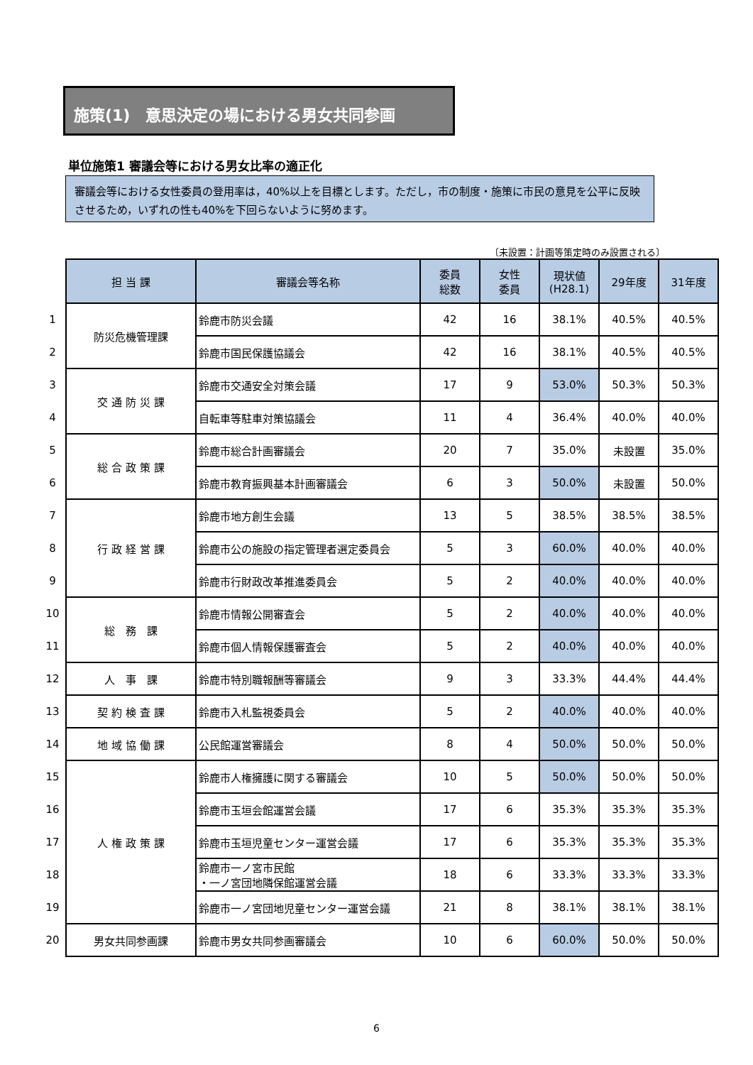施策(1)　意思決定の場における男女共同参画
単位施策1 審議会等における男女比率の適正化
審議会等における女性委員の登用率は，40%以上を目標とします。ただし，市の制度・施策に市民の意見を公平に反映させるため，いずれの性も40%を下回らないように努めます。
〔未設置：計画等策定時のみ設置される〕
| | 担 当 課 | 審議会等名称 | 委員 総数 | 女性 委員 | 現状値 (H28.1) | 29年度 | 31年度 |
| 1 | 防災危機管理課 | 鈴鹿市防災会議 | 42 | 16 | 38.1% | 40.5% | 40.5% |
| 2 | | 鈴鹿市国民保護協議会 | 42 | 16 | 38.1% | 40.5% | 40.5% |
| 3 | 交 通 防 災 課 | 鈴鹿市交通安全対策会議 | 17 | 9 | 53.0% | 50.3% | 50.3% |
| 4 | | 自転車等駐車対策協議会 | 11 | 4 | 36.4% | 40.0% | 40.0% |
| 5 | 総 合 政 策 課 | 鈴鹿市総合計画審議会 | 20 | 7 | 35.0% | 未設置 | 35.0% |
| 6 | | 鈴鹿市教育振興基本計画審議会 | 6 | 3 | 50.0% | 未設置 | 50.0% |
| 7 | 行 政 経 営 課 | 鈴鹿市地方創生会議 | 13 | 5 | 38.5% | 38.5% | 38.5% |
| 8 | | 鈴鹿市公の施設の指定管理者選定委員会 | 5 | 3 | 60.0% | 40.0% | 40.0% |
| 9 | | 鈴鹿市行財政改革推進委員会 | 5 | 2 | 40.0% | 40.0% | 40.0% |
| 10 | 総 務 課 | 鈴鹿市情報公開審査会 | 5 | 2 | 40.0% | 40.0% | 40.0% |
| 11 | | 鈴鹿市個人情報保護審査会 | 5 | 2 | 40.0% | 40.0% | 40.0% |
| 12 | 人 事 課 | 鈴鹿市特別職報酬等審議会 | 9 | 3 | 33.3% | 44.4% | 44.4% |
| 13 | 契 約 検 査 課 | 鈴鹿市入札監視委員会 | 5 | 2 | 40.0% | 40.0% | 40.0% |
| 14 | 地 域 協 働 課 | 公民館運営審議会 | 8 | 4 | 50.0% | 50.0% | 50.0% |
| 15 | 人 権 政 策 課 | 鈴鹿市人権擁護に関する審議会 | 10 | 5 | 50.0% | 50.0% | 50.0% |
| 16 | | 鈴鹿市玉垣会館運営会議 | 17 | 6 | 35.3% | 35.3% | 35.3% |
| 17 | | 鈴鹿市玉垣児童センター運営会議 | 17 | 6 | 35.3% | 35.3% | 35.3% |
| 18 | | 鈴鹿市一ノ宮市民館 ・一ノ宮団地隣保館運営会議 | 18 | 6 | 33.3% | 33.3% | 33.3% |
| 19 | | 鈴鹿市一ノ宮団地児童センター運営会議 | 21 | 8 | 38.1% | 38.1% | 38.1% |
| 20 | 男女共同参画課 | 鈴鹿市男女共同参画審議会 | 10 | 6 | 60.0% | 50.0% | 50.0% |
6